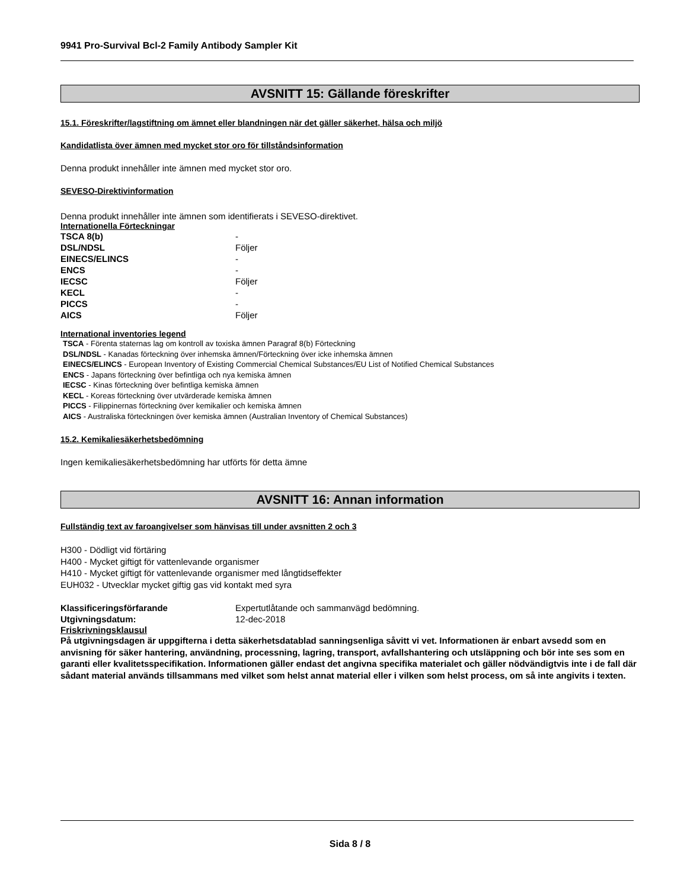9941 Pro-Survival Bcl-2 Family Antibody Sampler Kit
AVSNITT 15: Gällande föreskrifter
15.1. Föreskrifter/lagstiftning om ämnet eller blandningen när det gäller säkerhet, hälsa och miljö
Kandidatlista över ämnen med mycket stor oro för tillståndsinformation
Denna produkt innehåller inte ämnen med mycket stor oro.
SEVESO-Direktivinformation
Denna produkt innehåller inte ämnen som identifierats i SEVESO-direktivet.
Internationella Förteckningar
| TSCA 8(b) | - |
| DSL/NDSL | Följer |
| EINECS/ELINCS | - |
| ENCS | - |
| IECSC | Följer |
| KECL | - |
| PICCS | - |
| AICS | Följer |
International inventories legend
TSCA - Förenta staternas lag om kontroll av toxiska ämnen Paragraf 8(b) Förteckning
DSL/NDSL - Kanadas förteckning över inhemska ämnen/Förteckning över icke inhemska ämnen
EINECS/ELINCS - European Inventory of Existing Commercial Chemical Substances/EU List of Notified Chemical Substances
ENCS - Japans förteckning över befintliga och nya kemiska ämnen
IECSC - Kinas förteckning över befintliga kemiska ämnen
KECL - Koreas förteckning över utvärderade kemiska ämnen
PICCS - Filippinernas förteckning över kemikalier och kemiska ämnen
AICS - Australiska förteckningen över kemiska ämnen (Australian Inventory of Chemical Substances)
15.2. Kemikaliesäkerhetsbedömning
Ingen kemikaliesäkerhetsbedömning har utförts för detta ämne
AVSNITT 16: Annan information
Fullständig text av faroangivelser som hänvisas till under avsnitten 2 och 3
H300 - Dödligt vid förtäring
H400 - Mycket giftigt för vattenlevande organismer
H410 - Mycket giftigt för vattenlevande organismer med långtidseffekter
EUH032 - Utvecklar mycket giftig gas vid kontakt med syra
| Klassificeringsförfarande | Expertutlåtande och sammanvägd bedömning. |
| Utgivningsdatum: | 12-dec-2018 |
Friskrivningsklausul
På utgivningsdagen är uppgifterna i detta säkerhetsdatablad sanningsenliga såvitt vi vet. Informationen är enbart avsedd som en anvisning för säker hantering, användning, processning, lagring, transport, avfallshantering och utsläppning och bör inte ses som en garanti eller kvalitetsspecifikation. Informationen gäller endast det angivna specifika materialet och gäller nödvändigtvis inte i de fall där sådant material används tillsammans med vilket som helst annat material eller i vilken som helst process, om så inte angivits i texten.
Sida 8 / 8